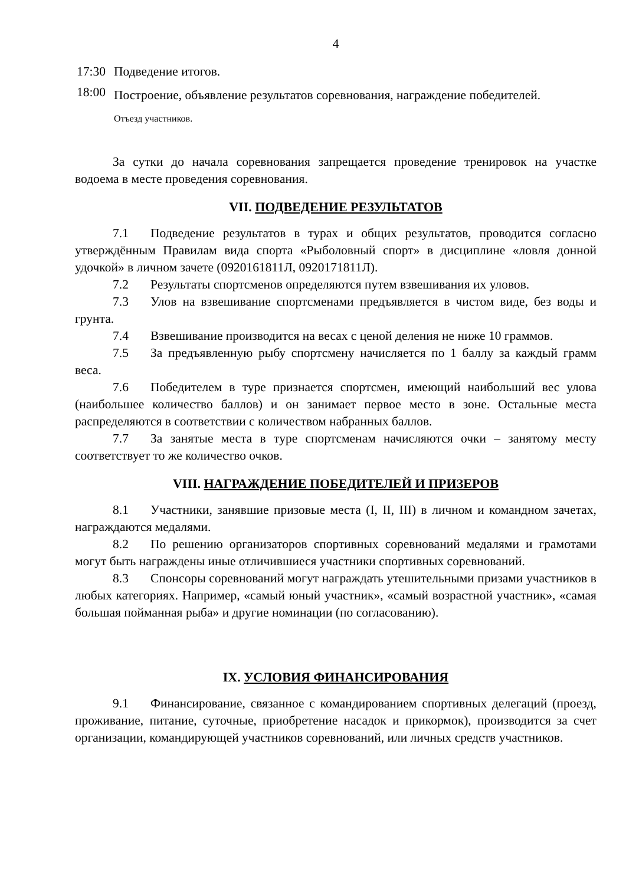4
17:30 Подведение итогов.
18:00 Построение, объявление результатов соревнования, награждение победителей.
Отъезд участников.
За сутки до начала соревнования запрещается проведение тренировок на участке водоема в месте проведения соревнования.
VII. ПОДВЕДЕНИЕ РЕЗУЛЬТАТОВ
7.1 Подведение результатов в турах и общих результатов, проводится согласно утверждённым Правилам вида спорта «Рыболовный спорт» в дисциплине «ловля донной удочкой» в личном зачете (0920161811Л, 0920171811Л).
7.2 Результаты спортсменов определяются путем взвешивания их уловов.
7.3 Улов на взвешивание спортсменами предъявляется в чистом виде, без воды и грунта.
7.4 Взвешивание производится на весах с ценой деления не ниже 10 граммов.
7.5 За предъявленную рыбу спортсмену начисляется по 1 баллу за каждый грамм веса.
7.6 Победителем в туре признается спортсмен, имеющий наибольший вес улова (наибольшее количество баллов) и он занимает первое место в зоне. Остальные места распределяются в соответствии с количеством набранных баллов.
7.7 За занятые места в туре спортсменам начисляются очки – занятому месту соответствует то же количество очков.
VIII. НАГРАЖДЕНИЕ ПОБЕДИТЕЛЕЙ И ПРИЗЕРОВ
8.1 Участники, занявшие призовые места (I, II, III) в личном и командном зачетах, награждаются медалями.
8.2 По решению организаторов спортивных соревнований медалями и грамотами могут быть награждены иные отличившиеся участники спортивных соревнований.
8.3 Спонсоры соревнований могут награждать утешительными призами участников в любых категориях. Например, «самый юный участник», «самый возрастной участник», «самая большая пойманная рыба» и другие номинации (по согласованию).
IX. УСЛОВИЯ ФИНАНСИРОВАНИЯ
9.1 Финансирование, связанное с командированием спортивных делегаций (проезд, проживание, питание, суточные, приобретение насадок и прикормок), производится за счет организации, командирующей участников соревнований, или личных средств участников.